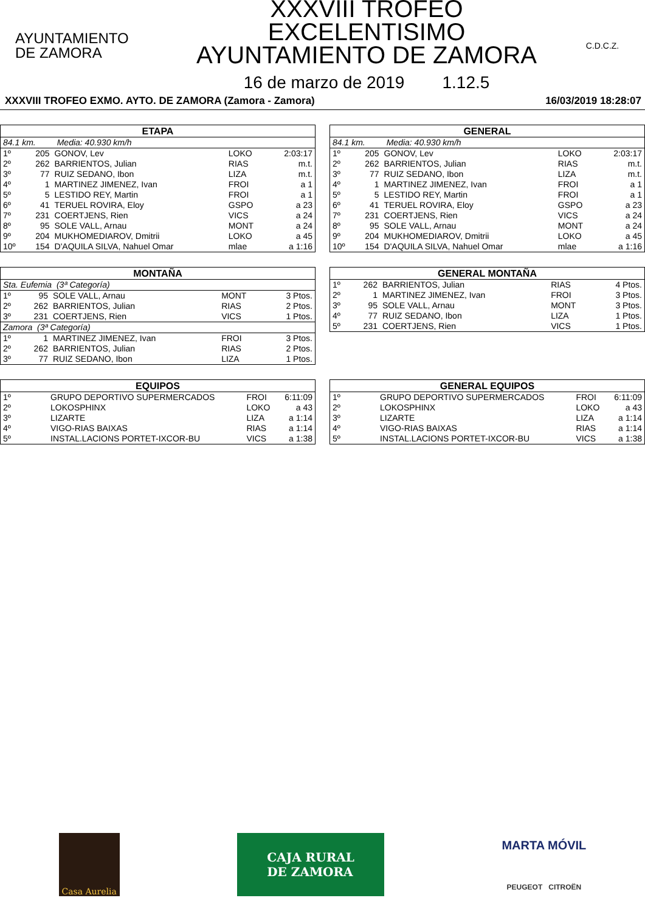AYUNTAMIENTO
DE ZAMORA
XXXVIII TROFEO EXCELENTISIMO
AYUNTAMIENTO DE ZAMORA
16 de marzo de 2019 1.12.5
C.D.C.Z.
XXXVIII TROFEO EXMO. AYTO. DE ZAMORA (Zamora - Zamora) 16/03/2019 18:28:07
| ETAPA | | | | |
| --- | --- | --- | --- | --- |
| 84.1 km. Media: 40.930 km/h | | | | |
| 1º | 205 | GONOV, Lev | LOKO | 2:03:17 |
| 2º | 262 | BARRIENTOS, Julian | RIAS | m.t. |
| 3º | 77 | RUIZ SEDANO, Ibon | LIZA | m.t. |
| 4º | 1 | MARTINEZ JIMENEZ, Ivan | FROI | a 1 |
| 5º | 5 | LESTIDO REY, Martin | FROI | a 1 |
| 6º | 41 | TERUEL ROVIRA, Eloy | GSPO | a 23 |
| 7º | 231 | COERTJENS, Rien | VICS | a 24 |
| 8º | 95 | SOLE VALL, Arnau | MONT | a 24 |
| 9º | 204 | MUKHOMEDIAROV, Dmitrii | LOKO | a 45 |
| 10º | 154 | D'AQUILA SILVA, Nahuel Omar | mlae | a 1:16 |
| GENERAL | | | | |
| --- | --- | --- | --- | --- |
| 84.1 km. Media: 40.930 km/h | | | | |
| 1º | 205 | GONOV, Lev | LOKO | 2:03:17 |
| 2º | 262 | BARRIENTOS, Julian | RIAS | m.t. |
| 3º | 77 | RUIZ SEDANO, Ibon | LIZA | m.t. |
| 4º | 1 | MARTINEZ JIMENEZ, Ivan | FROI | a 1 |
| 5º | 5 | LESTIDO REY, Martin | FROI | a 1 |
| 6º | 41 | TERUEL ROVIRA, Eloy | GSPO | a 23 |
| 7º | 231 | COERTJENS, Rien | VICS | a 24 |
| 8º | 95 | SOLE VALL, Arnau | MONT | a 24 |
| 9º | 204 | MUKHOMEDIAROV, Dmitrii | LOKO | a 45 |
| 10º | 154 | D'AQUILA SILVA, Nahuel Omar | mlae | a 1:16 |
| MONTAÑA | | | | |
| --- | --- | --- | --- | --- |
| Sta. Eufemia (3ª Categoría) | | | | |
| 1º | 95 | SOLE VALL, Arnau | MONT | 3 Ptos. |
| 2º | 262 | BARRIENTOS, Julian | RIAS | 2 Ptos. |
| 3º | 231 | COERTJENS, Rien | VICS | 1 Ptos. |
| Zamora (3ª Categoría) | | | | |
| 1º | 1 | MARTINEZ JIMENEZ, Ivan | FROI | 3 Ptos. |
| 2º | 262 | BARRIENTOS, Julian | RIAS | 2 Ptos. |
| 3º | 77 | RUIZ SEDANO, Ibon | LIZA | 1 Ptos. |
| GENERAL MONTAÑA | | | | |
| --- | --- | --- | --- | --- |
| 1º | 262 | BARRIENTOS, Julian | RIAS | 4 Ptos. |
| 2º | 1 | MARTINEZ JIMENEZ, Ivan | FROI | 3 Ptos. |
| 3º | 95 | SOLE VALL, Arnau | MONT | 3 Ptos. |
| 4º | 77 | RUIZ SEDANO, Ibon | LIZA | 1 Ptos. |
| 5º | 231 | COERTJENS, Rien | VICS | 1 Ptos. |
| EQUIPOS | | | |
| --- | --- | --- | --- |
| 1º | GRUPO DEPORTIVO SUPERMERCADOS | FROI | 6:11:09 |
| 2º | LOKOSPHINX | LOKO | a 43 |
| 3º | LIZARTE | LIZA | a 1:14 |
| 4º | VIGO-RIAS BAIXAS | RIAS | a 1:14 |
| 5º | INSTAL.LACIONS PORTET-IXCOR-BU | VICS | a 1:38 |
| GENERAL EQUIPOS | | | |
| --- | --- | --- | --- |
| 1º | GRUPO DEPORTIVO SUPERMERCADOS | FROI | 6:11:09 |
| 2º | LOKOSPHINX | LOKO | a 43 |
| 3º | LIZARTE | LIZA | a 1:14 |
| 4º | VIGO-RIAS BAIXAS | RIAS | a 1:14 |
| 5º | INSTAL.LACIONS PORTET-IXCOR-BU | VICS | a 1:38 |
Casa Aurelia
CAJA RURAL
DE ZAMORA
MARTA MÓVIL
PEUGEOT CITROËN